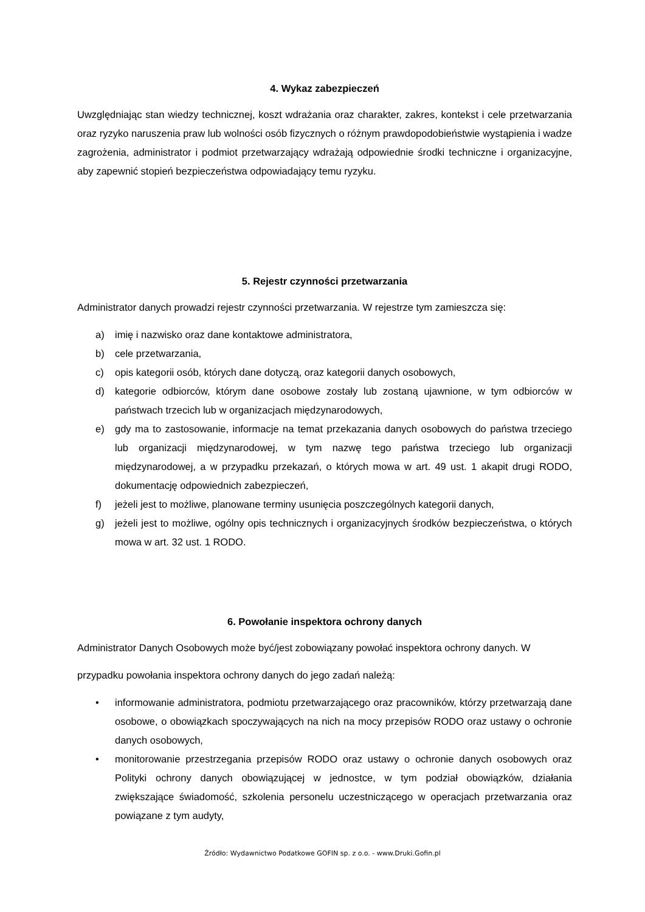4. Wykaz zabezpieczeń
Uwzględniając stan wiedzy technicznej, koszt wdrażania oraz charakter, zakres, kontekst i cele przetwarzania oraz ryzyko naruszenia praw lub wolności osób fizycznych o różnym prawdopodobieństwie wystąpienia i wadze zagrożenia, administrator i podmiot przetwarzający wdrażają odpowiednie środki techniczne i organizacyjne, aby zapewnić stopień bezpieczeństwa odpowiadający temu ryzyku.
5. Rejestr czynności przetwarzania
Administrator danych prowadzi rejestr czynności przetwarzania. W rejestrze tym zamieszcza się:
a) imię i nazwisko oraz dane kontaktowe administratora,
b) cele przetwarzania,
c) opis kategorii osób, których dane dotyczą, oraz kategorii danych osobowych,
d) kategorie odbiorców, którym dane osobowe zostały lub zostaną ujawnione, w tym odbiorców w państwach trzecich lub w organizacjach międzynarodowych,
e) gdy ma to zastosowanie, informacje na temat przekazania danych osobowych do państwa trzeciego lub organizacji międzynarodowej, w tym nazwę tego państwa trzeciego lub organizacji międzynarodowej, a w przypadku przekazań, o których mowa w art. 49 ust. 1 akapit drugi RODO, dokumentację odpowiednich zabezpieczeń,
f) jeżeli jest to możliwe, planowane terminy usunięcia poszczególnych kategorii danych,
g) jeżeli jest to możliwe, ogólny opis technicznych i organizacyjnych środków bezpieczeństwa, o których mowa w art. 32 ust. 1 RODO.
6. Powołanie inspektora ochrony danych
Administrator Danych Osobowych może być/jest zobowiązany powołać inspektora ochrony danych. W
przypadku powołania inspektora ochrony danych do jego zadań należą:
• informowanie administratora, podmiotu przetwarzającego oraz pracowników, którzy przetwarzają dane osobowe, o obowiązkach spoczywających na nich na mocy przepisów RODO oraz ustawy o ochronie danych osobowych,
• monitorowanie przestrzegania przepisów RODO oraz ustawy o ochronie danych osobowych oraz Polityki ochrony danych obowiązującej w jednostce, w tym podział obowiązków, działania zwiększające świadomość, szkolenia personelu uczestniczącego w operacjach przetwarzania oraz powiązane z tym audyty,
Źródło: Wydawnictwo Podatkowe GOFIN sp. z o.o. - www.Druki.Gofin.pl